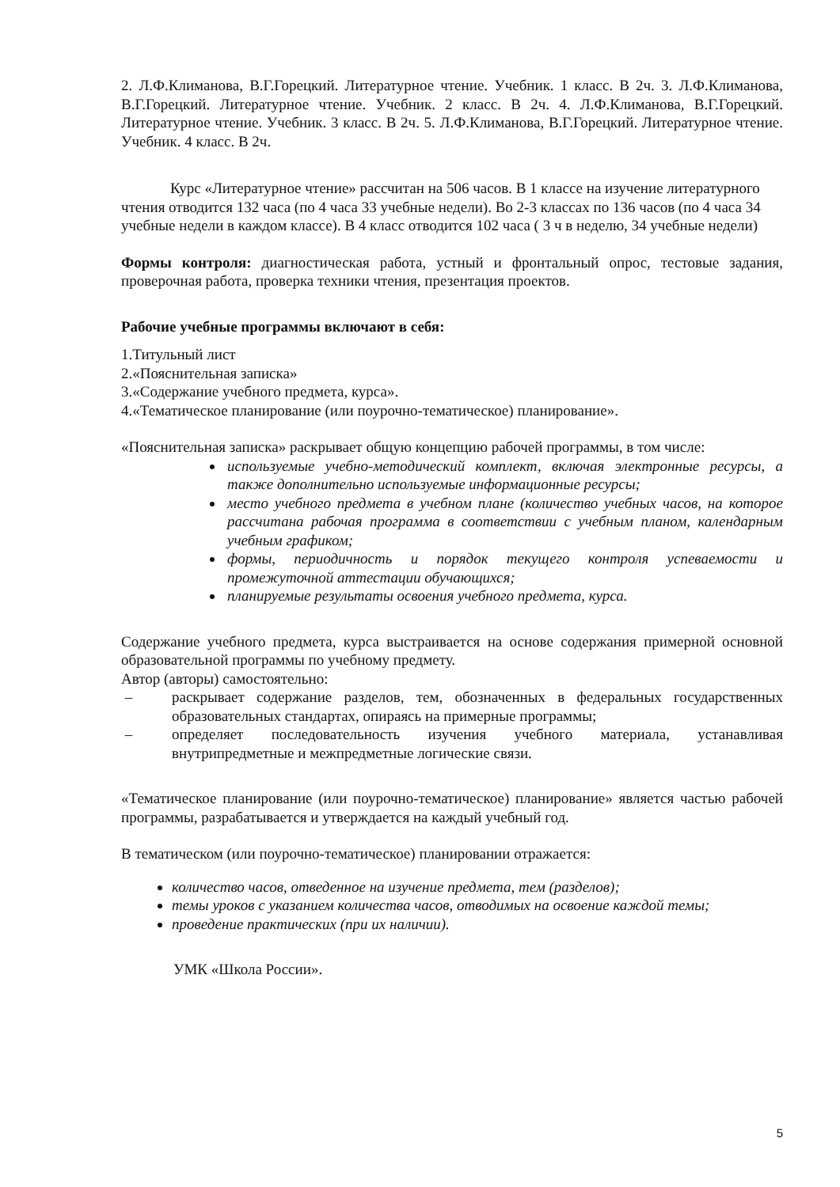2. Л.Ф.Климанова, В.Г.Горецкий. Литературное чтение. Учебник. 1 класс. В 2ч. 3. Л.Ф.Климанова, В.Г.Горецкий. Литературное чтение. Учебник. 2 класс. В 2ч. 4. Л.Ф.Климанова, В.Г.Горецкий. Литературное чтение. Учебник. 3 класс. В 2ч. 5. Л.Ф.Климанова, В.Г.Горецкий. Литературное чтение. Учебник. 4 класс. В 2ч.
Курс «Литературное чтение» рассчитан на 506 часов. В 1 классе на изучение литературного чтения отводится 132 часа (по 4 часа 33 учебные недели). Во 2-3 классах по 136 часов (по 4 часа 34 учебные недели в каждом классе). В 4 класс отводится 102 часа ( 3 ч в неделю, 34 учебные недели)
Формы контроля: диагностическая работа, устный и фронтальный опрос, тестовые задания, проверочная работа, проверка техники чтения, презентация проектов.
Рабочие учебные программы включают в себя:
1.Титульный лист
2.«Пояснительная записка»
3.«Содержание учебного предмета, курса».
4.«Тематическое планирование (или поурочно-тематическое) планирование».
«Пояснительная записка» раскрывает общую концепцию рабочей программы, в том числе:
используемые учебно-методический комплект, включая электронные ресурсы, а также дополнительно используемые информационные ресурсы;
место учебного предмета в учебном плане (количество учебных часов, на которое рассчитана рабочая программа в соответствии с учебным планом, календарным учебным графиком;
формы, периодичность и порядок текущего контроля успеваемости и промежуточной аттестации обучающихся;
планируемые результаты освоения учебного предмета, курса.
Содержание учебного предмета, курса выстраивается на основе содержания примерной основной образовательной программы по учебному предмету.
Автор (авторы) самостоятельно:
– раскрывает содержание разделов, тем, обозначенных в федеральных государственных образовательных стандартах, опираясь на примерные программы;
– определяет последовательность изучения учебного материала, устанавливая внутрипредметные и межпредметные логические связи.
«Тематическое планирование (или поурочно-тематическое) планирование» является частью рабочей программы, разрабатывается и утверждается на каждый учебный год.
В тематическом (или поурочно-тематическое) планировании отражается:
количество часов, отведенное на изучение предмета, тем (разделов);
темы уроков с указанием количества часов, отводимых на освоение каждой темы;
проведение практических (при их наличии).
УМК «Школа России».
5